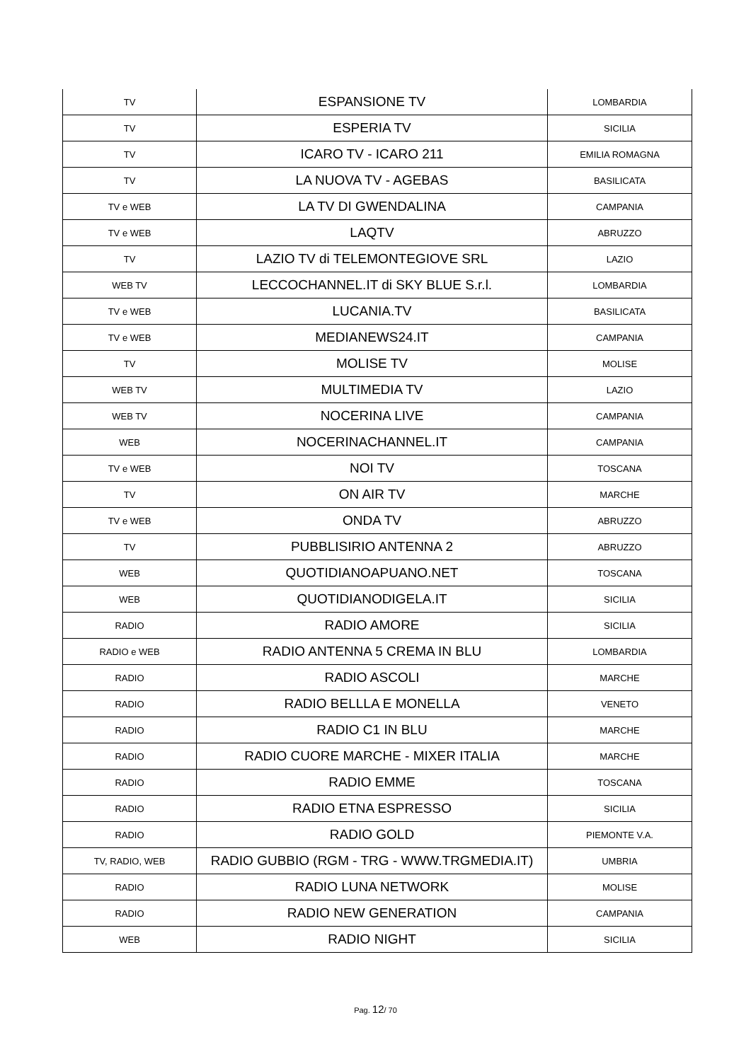| TV | ESPANSIONE TV | LOMBARDIA |
| TV | ESPERIA TV | SICILIA |
| TV | ICARO TV - ICARO 211 | EMILIA ROMAGNA |
| TV | LA NUOVA TV - AGEBAS | BASILICATA |
| TV e WEB | LA TV DI GWENDALINA | CAMPANIA |
| TV e WEB | LAQTV | ABRUZZO |
| TV | LAZIO TV di TELEMONTEGIOVE SRL | LAZIO |
| WEB TV | LECCOCHANNEL.IT di SKY BLUE S.r.l. | LOMBARDIA |
| TV e WEB | LUCANIA.TV | BASILICATA |
| TV e WEB | MEDIANEWS24.IT | CAMPANIA |
| TV | MOLISE TV | MOLISE |
| WEB TV | MULTIMEDIA TV | LAZIO |
| WEB TV | NOCERINA LIVE | CAMPANIA |
| WEB | NOCERINACHANNEL.IT | CAMPANIA |
| TV e WEB | NOI TV | TOSCANA |
| TV | ON AIR TV | MARCHE |
| TV e WEB | ONDA TV | ABRUZZO |
| TV | PUBBLISIRIO ANTENNA 2 | ABRUZZO |
| WEB | QUOTIDIANOAPUANO.NET | TOSCANA |
| WEB | QUOTIDIANODIGELA.IT | SICILIA |
| RADIO | RADIO AMORE | SICILIA |
| RADIO e WEB | RADIO ANTENNA 5 CREMA IN BLU | LOMBARDIA |
| RADIO | RADIO ASCOLI | MARCHE |
| RADIO | RADIO BELLLA E MONELLA | VENETO |
| RADIO | RADIO C1 IN BLU | MARCHE |
| RADIO | RADIO CUORE MARCHE - MIXER ITALIA | MARCHE |
| RADIO | RADIO EMME | TOSCANA |
| RADIO | RADIO ETNA ESPRESSO | SICILIA |
| RADIO | RADIO GOLD | PIEMONTE V.A. |
| TV, RADIO, WEB | RADIO GUBBIO (RGM - TRG - WWW.TRGMEDIA.IT) | UMBRIA |
| RADIO | RADIO LUNA NETWORK | MOLISE |
| RADIO | RADIO NEW GENERATION | CAMPANIA |
| WEB | RADIO NIGHT | SICILIA |
Pag. 12/ 70